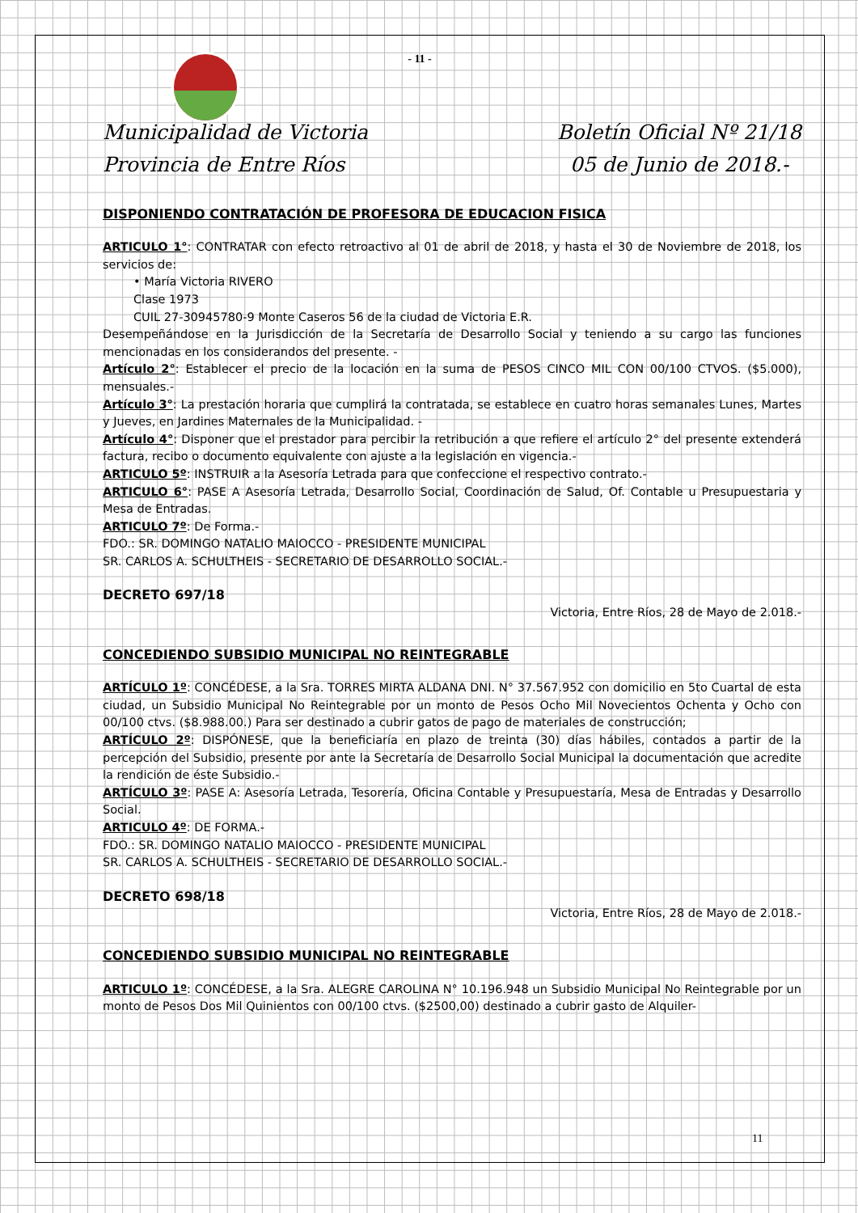- 11 -
Municipalidad de Victoria
Provincia de Entre Ríos
Boletín Oficial Nº 21/18
05 de Junio de 2018.-
DISPONIENDO CONTRATACIÓN DE PROFESORA DE EDUCACION FISICA
ARTICULO 1°: CONTRATAR con efecto retroactivo al 01 de abril de 2018, y hasta el 30 de Noviembre de 2018, los servicios de:
• María Victoria RIVERO
Clase 1973
CUIL 27-30945780-9 Monte Caseros 56 de la ciudad de Victoria E.R.
Desempeñándose en la Jurisdicción de la Secretaría de Desarrollo Social y teniendo a su cargo las funciones mencionadas en los considerandos del presente. -
Artículo 2°: Establecer el precio de la locación en la suma de PESOS CINCO MIL CON 00/100 CTVOS. ($5.000), mensuales.-
Artículo 3°: La prestación horaria que cumplirá la contratada, se establece en cuatro horas semanales Lunes, Martes y Jueves, en Jardines Maternales de la Municipalidad. -
Artículo 4°: Disponer que el prestador para percibir la retribución a que refiere el artículo 2° del presente extenderá factura, recibo o documento equivalente con ajuste a la legislación en vigencia.-
ARTICULO 5º: INSTRUIR a la Asesoría Letrada para que confeccione el respectivo contrato.-
ARTICULO 6°: PASE A Asesoría Letrada, Desarrollo Social, Coordinación de Salud, Of. Contable u Presupuestaria y Mesa de Entradas.
ARTICULO 7º: De Forma.-
FDO.: SR. DOMINGO NATALIO MAIOCCO - PRESIDENTE MUNICIPAL
SR. CARLOS A. SCHULTHEIS - SECRETARIO DE DESARROLLO SOCIAL.-
DECRETO 697/18
Victoria, Entre Ríos, 28 de Mayo de 2.018.-
CONCEDIENDO SUBSIDIO MUNICIPAL NO REINTEGRABLE
ARTÍCULO 1º: CONCÉDESE, a la Sra. TORRES MIRTA ALDANA DNI. N° 37.567.952 con domicilio en 5to Cuartal de esta ciudad, un Subsidio Municipal No Reintegrable por un monto de Pesos Ocho Mil Novecientos Ochenta y Ocho con 00/100 ctvs. ($8.988.00.) Para ser destinado a cubrir gatos de pago de materiales de construcción;
ARTÍCULO 2º: DISPÓNESE, que la beneficiaría en plazo de treinta (30) días hábiles, contados a partir de la percepción del Subsidio, presente por ante la Secretaría de Desarrollo Social Municipal la documentación que acredite la rendición de éste Subsidio.-
ARTÍCULO 3º: PASE A: Asesoría Letrada, Tesorería, Oficina Contable y Presupuestaría, Mesa de Entradas y Desarrollo Social.
ARTICULO 4º: DE FORMA.-
FDO.: SR. DOMINGO NATALIO MAIOCCO - PRESIDENTE MUNICIPAL
SR. CARLOS A. SCHULTHEIS - SECRETARIO DE DESARROLLO SOCIAL.-
DECRETO 698/18
Victoria, Entre Ríos, 28 de Mayo de 2.018.-
CONCEDIENDO SUBSIDIO MUNICIPAL NO REINTEGRABLE
ARTICULO 1º: CONCÉDESE, a la Sra. ALEGRE CAROLINA N° 10.196.948 un Subsidio Municipal No Reintegrable por un monto de Pesos Dos Mil Quinientos con 00/100 ctvs. ($2500,00) destinado a cubrir gasto de Alquiler-
11